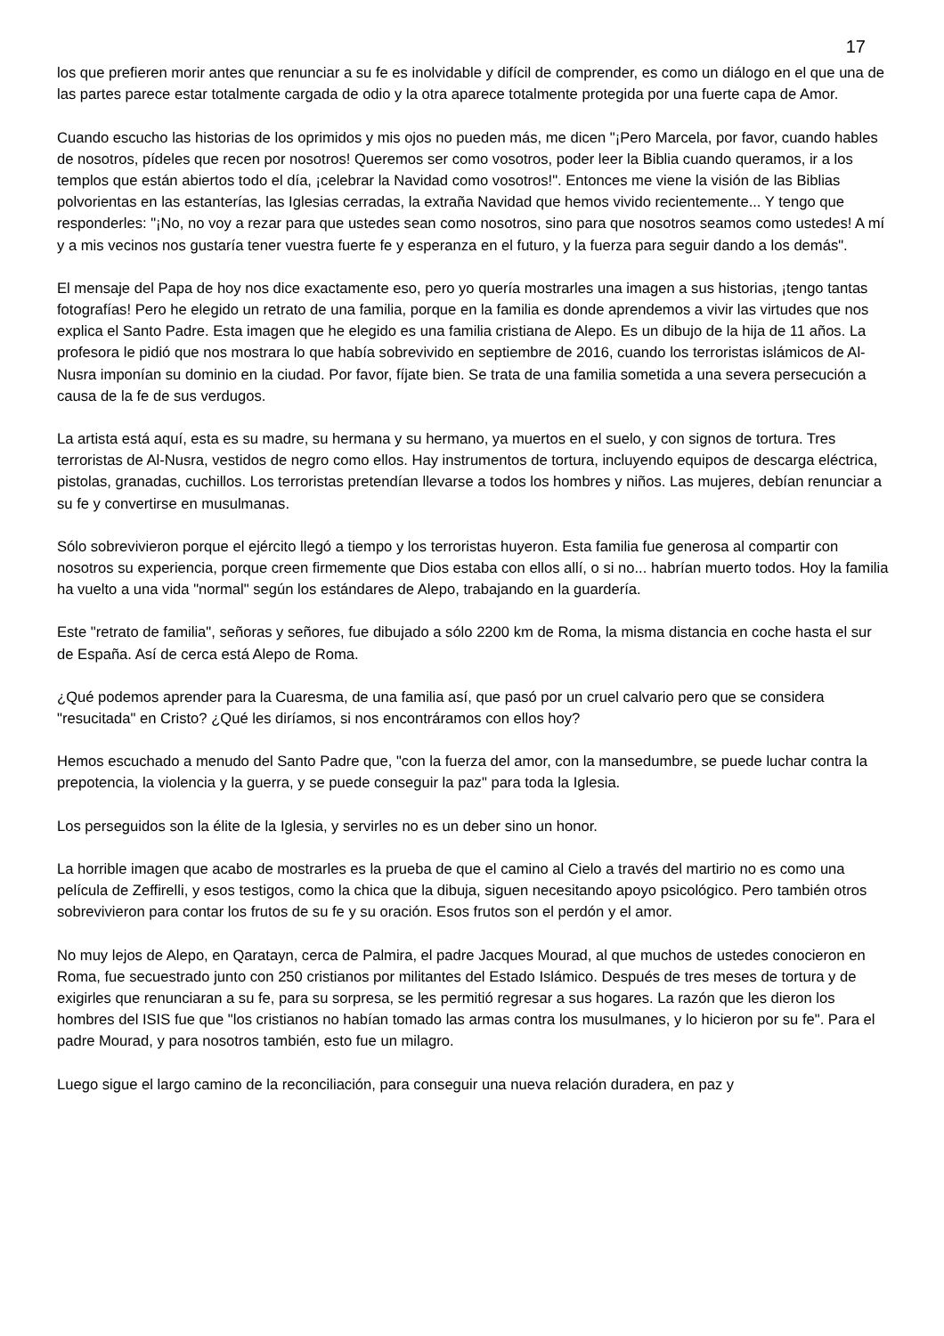17
los que prefieren morir antes que renunciar a su fe es inolvidable y difícil de comprender, es como un diálogo en el que una de las partes parece estar totalmente cargada de odio y la otra aparece totalmente protegida por una fuerte capa de Amor.
Cuando escucho las historias de los oprimidos y mis ojos no pueden más, me dicen "¡Pero Marcela, por favor, cuando hables de nosotros, pídeles que recen por nosotros! Queremos ser como vosotros, poder leer la Biblia cuando queramos, ir a los templos que están abiertos todo el día, ¡celebrar la Navidad como vosotros!". Entonces me viene la visión de las Biblias polvorientas en las estanterías, las Iglesias cerradas, la extraña Navidad que hemos vivido recientemente... Y tengo que responderles: "¡No, no voy a rezar para que ustedes sean como nosotros, sino para que nosotros seamos como ustedes! A mí y a mis vecinos nos gustaría tener vuestra fuerte fe y esperanza en el futuro, y la fuerza para seguir dando a los demás".
El mensaje del Papa de hoy nos dice exactamente eso, pero yo quería mostrarles una imagen a sus historias, ¡tengo tantas fotografías! Pero he elegido un retrato de una familia, porque en la familia es donde aprendemos a vivir las virtudes que nos explica el Santo Padre. Esta imagen que he elegido es una familia cristiana de Alepo. Es un dibujo de la hija de 11 años. La profesora le pidió que nos mostrara lo que había sobrevivido en septiembre de 2016, cuando los terroristas islámicos de Al-Nusra imponían su dominio en la ciudad. Por favor, fíjate bien. Se trata de una familia sometida a una severa persecución a causa de la fe de sus verdugos.
La artista está aquí, esta es su madre, su hermana y su hermano, ya muertos en el suelo, y con signos de tortura. Tres terroristas de Al-Nusra, vestidos de negro como ellos. Hay instrumentos de tortura, incluyendo equipos de descarga eléctrica, pistolas, granadas, cuchillos. Los terroristas pretendían llevarse a todos los hombres y niños. Las mujeres, debían renunciar a su fe y convertirse en musulmanas.
Sólo sobrevivieron porque el ejército llegó a tiempo y los terroristas huyeron. Esta familia fue generosa al compartir con nosotros su experiencia, porque creen firmemente que Dios estaba con ellos allí, o si no... habrían muerto todos. Hoy la familia ha vuelto a una vida "normal" según los estándares de Alepo, trabajando en la guardería.
Este "retrato de familia", señoras y señores, fue dibujado a sólo 2200 km de Roma, la misma distancia en coche hasta el sur de España. Así de cerca está Alepo de Roma.
¿Qué podemos aprender para la Cuaresma, de una familia así, que pasó por un cruel calvario pero que se considera "resucitada" en Cristo? ¿Qué les diríamos, si nos encontráramos con ellos hoy?
Hemos escuchado a menudo del Santo Padre que, "con la fuerza del amor, con la mansedumbre, se puede luchar contra la prepotencia, la violencia y la guerra, y se puede conseguir la paz" para toda la Iglesia.
Los perseguidos son la élite de la Iglesia, y servirles no es un deber sino un honor.
La horrible imagen que acabo de mostrarles es la prueba de que el camino al Cielo a través del martirio no es como una película de Zeffirelli, y esos testigos, como la chica que la dibuja, siguen necesitando apoyo psicológico. Pero también otros sobrevivieron para contar los frutos de su fe y su oración. Esos frutos son el perdón y el amor.
No muy lejos de Alepo, en Qaratayn, cerca de Palmira, el padre Jacques Mourad, al que muchos de ustedes conocieron en Roma, fue secuestrado junto con 250 cristianos por militantes del Estado Islámico. Después de tres meses de tortura y de exigirles que renunciaran a su fe, para su sorpresa, se les permitió regresar a sus hogares. La razón que les dieron los hombres del ISIS fue que "los cristianos no habían tomado las armas contra los musulmanes, y lo hicieron por su fe". Para el padre Mourad, y para nosotros también, esto fue un milagro.
Luego sigue el largo camino de la reconciliación, para conseguir una nueva relación duradera, en paz y